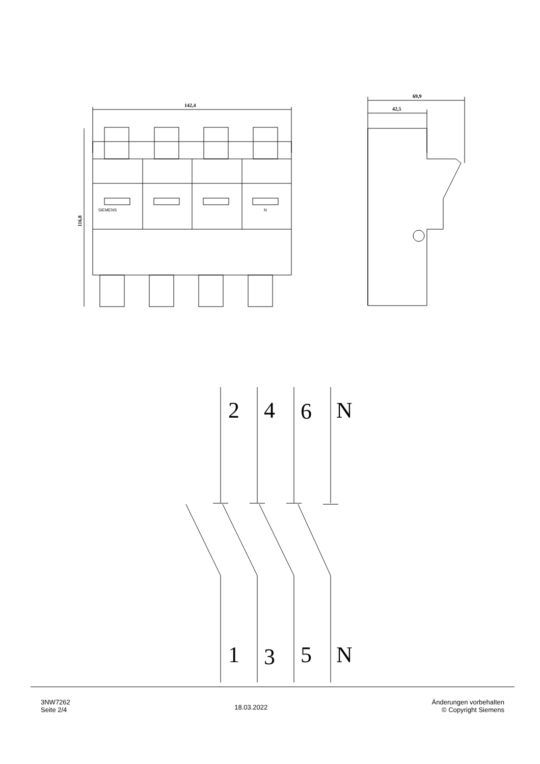142,4
69,9
42,5
116,8
SIEMENS
N
2
4
6
N
1
3
5
N
3NW7262
Seite 2/4
18.03.2022
Änderungen vorbehalten
© Copyright Siemens